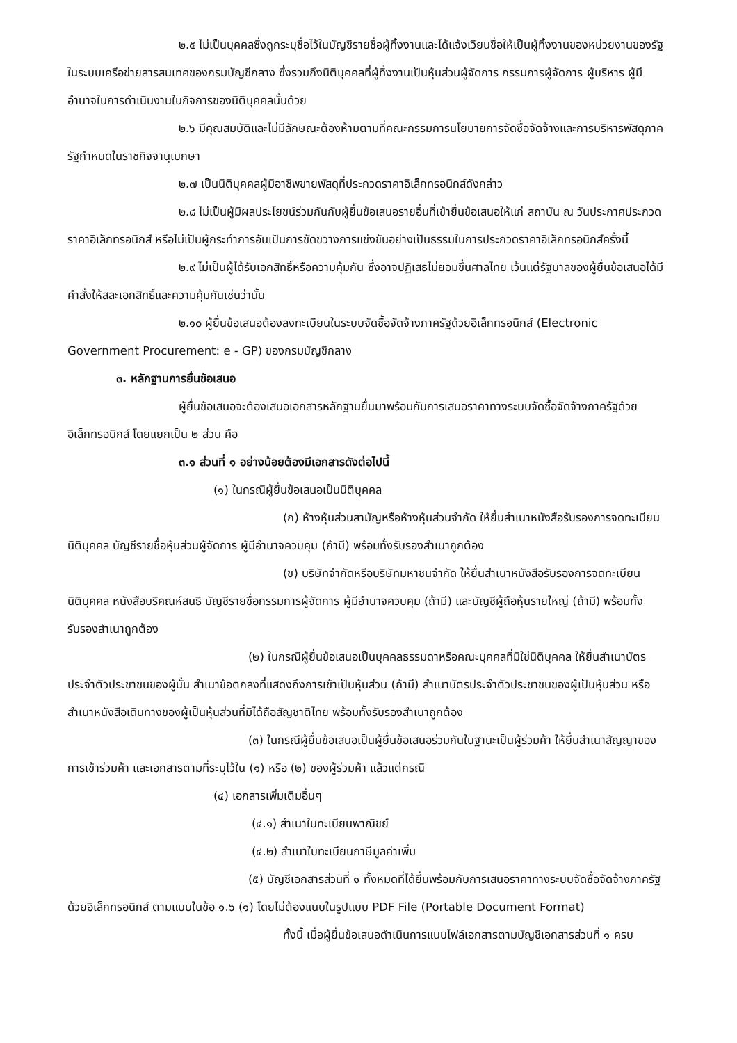๒.๕ ไม่เป็นบุคคลซึ่งถูกระบุชื่อไว้ในบัญชีรายชื่อผู้ทิ้งงานและได้แจ้งเวียนชื่อให้เป็นผู้ทิ้งงานของหน่วยงานของรัฐในระบบเครือข่ายสารสนเทศของกรมบัญชีกลาง ซึ่งรวมถึงนิติบุคคลที่ผู้ทิ้งงานเป็นหุ้นส่วนผู้จัดการ กรรมการผู้จัดการ ผู้บริหาร ผู้มีอำนาจในการดำเนินงานในกิจการของนิติบุคคลนั้นด้วย
๒.๖ มีคุณสมบัติและไม่มีลักษณะต้องห้ามตามที่คณะกรรมการนโยบายการจัดซื้อจัดจ้างและการบริหารพัสดุภาครัฐกำหนดในราชกิจจานุเบกษา
๒.๗ เป็นนิติบุคคลผู้มีอาชีพขายพัสดุที่ประกวดราคาอิเล็กทรอนิกส์ดังกล่าว
๒.๘ ไม่เป็นผู้มีผลประโยชน์ร่วมกันกับผู้ยื่นข้อเสนอรายอื่นที่เข้ายื่นข้อเสนอให้แก่ สถาบัน ณ วันประกาศประกวดราคาอิเล็กทรอนิกส์ หรือไม่เป็นผู้กระทำการอันเป็นการขัดขวางการแข่งขันอย่างเป็นธรรมในการประกวดราคาอิเล็กทรอนิกส์ครั้งนี้
๒.๙ ไม่เป็นผู้ได้รับเอกสิทธิ์หรือความคุ้มกัน ซึ่งอาจปฏิเสธไม่ยอมขึ้นศาลไทย เว้นแต่รัฐบาลของผู้ยื่นข้อเสนอได้มีคำสั่งให้สละเอกสิทธิ์และความคุ้มกันเช่นว่านั้น
๒.๑๐ ผู้ยื่นข้อเสนอต้องลงทะเบียนในระบบจัดซื้อจัดจ้างภาครัฐด้วยอิเล็กทรอนิกส์ (Electronic Government Procurement: e - GP) ของกรมบัญชีกลาง
๓. หลักฐานการยื่นข้อเสนอ
ผู้ยื่นข้อเสนอจะต้องเสนอเอกสารหลักฐานยื่นมาพร้อมกับการเสนอราคาทางระบบจัดซื้อจัดจ้างภาครัฐด้วยอิเล็กทรอนิกส์ โดยแยกเป็น ๒ ส่วน คือ
๓.๑ ส่วนที่ ๑ อย่างน้อยต้องมีเอกสารดังต่อไปนี้
(๑) ในกรณีผู้ยื่นข้อเสนอเป็นนิติบุคคล
(ก) ห้างหุ้นส่วนสามัญหรือห้างหุ้นส่วนจำกัด ให้ยื่นสำเนาหนังสือรับรองการจดทะเบียนนิติบุคคล บัญชีรายชื่อหุ้นส่วนผู้จัดการ ผู้มีอำนาจควบคุม (ถ้ามี) พร้อมทั้งรับรองสำเนาถูกต้อง
(ข) บริษัทจำกัดหรือบริษัทมหาชนจำกัด ให้ยื่นสำเนาหนังสือรับรองการจดทะเบียนนิติบุคคล หนังสือบริคณห์สนธิ บัญชีรายชื่อกรรมการผู้จัดการ ผู้มีอำนาจควบคุม (ถ้ามี) และบัญชีผู้ถือหุ้นรายใหญ่ (ถ้ามี) พร้อมทั้งรับรองสำเนาถูกต้อง
(๒) ในกรณีผู้ยื่นข้อเสนอเป็นบุคคลธรรมดาหรือคณะบุคคลที่มิใช่นิติบุคคล ให้ยื่นสำเนาบัตรประจำตัวประชาชนของผู้นั้น สำเนาข้อตกลงที่แสดงถึงการเข้าเป็นหุ้นส่วน (ถ้ามี) สำเนาบัตรประจำตัวประชาชนของผู้เป็นหุ้นส่วน หรือสำเนาหนังสือเดินทางของผู้เป็นหุ้นส่วนที่มิได้ถือสัญชาติไทย พร้อมทั้งรับรองสำเนาถูกต้อง
(๓) ในกรณีผู้ยื่นข้อเสนอเป็นผู้ยื่นข้อเสนอร่วมกันในฐานะเป็นผู้ร่วมค้า ให้ยื่นสำเนาสัญญาของการเข้าร่วมค้า และเอกสารตามที่ระบุไว้ใน (๑) หรือ (๒) ของผู้ร่วมค้า แล้วแต่กรณี
(๔) เอกสารเพิ่มเติมอื่นๆ
(๔.๑) สำเนาใบทะเบียนพาณิชย์
(๔.๒) สำเนาใบทะเบียนภาษีมูลค่าเพิ่ม
(๕) บัญชีเอกสารส่วนที่ ๑ ทั้งหมดที่ได้ยื่นพร้อมกับการเสนอราคาทางระบบจัดซื้อจัดจ้างภาครัฐด้วยอิเล็กทรอนิกส์ ตามแบบในข้อ ๑.๖ (๑) โดยไม่ต้องแนบในรูปแบบ PDF File (Portable Document Format)
ทั้งนี้ เมื่อผู้ยื่นข้อเสนอดำเนินการแนบไฟล์เอกสารตามบัญชีเอกสารส่วนที่ ๑ ครบ